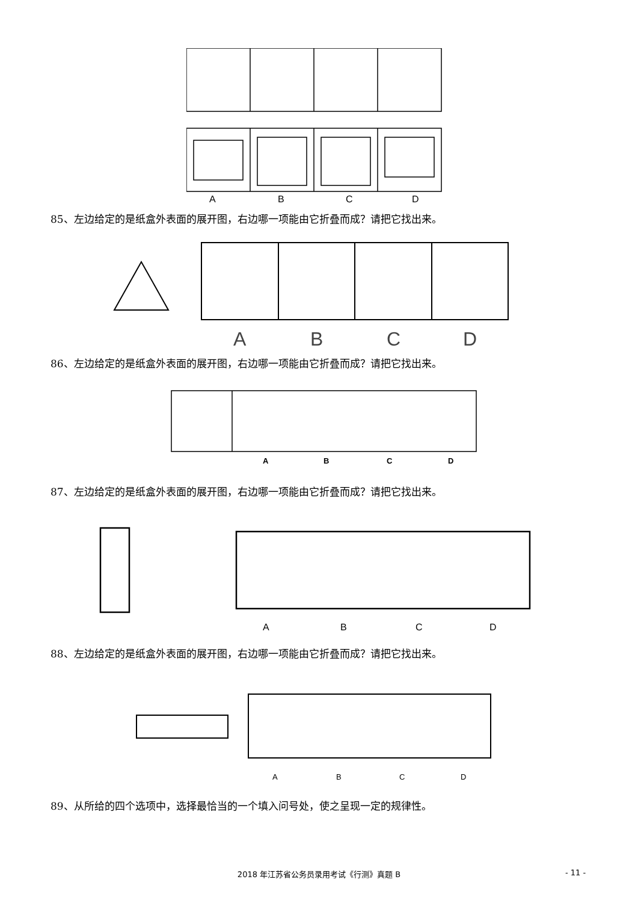A B C D
85、左边给定的是纸盒外表面的展开图，右边哪一项能由它折叠而成？请把它找出来。
A B C D
86、左边给定的是纸盒外表面的展开图，右边哪一项能由它折叠而成？请把它找出来。
A B C D
87、左边给定的是纸盒外表面的展开图，右边哪一项能由它折叠而成？请把它找出来。
A B C D
88、左边给定的是纸盒外表面的展开图，右边哪一项能由它折叠而成？请把它找出来。
A B C D
89、从所给的四个选项中，选择最恰当的一个填入问号处，使之呈现一定的规律性。
2018 年江苏省公务员录用考试《行测》真题 B - 11 -